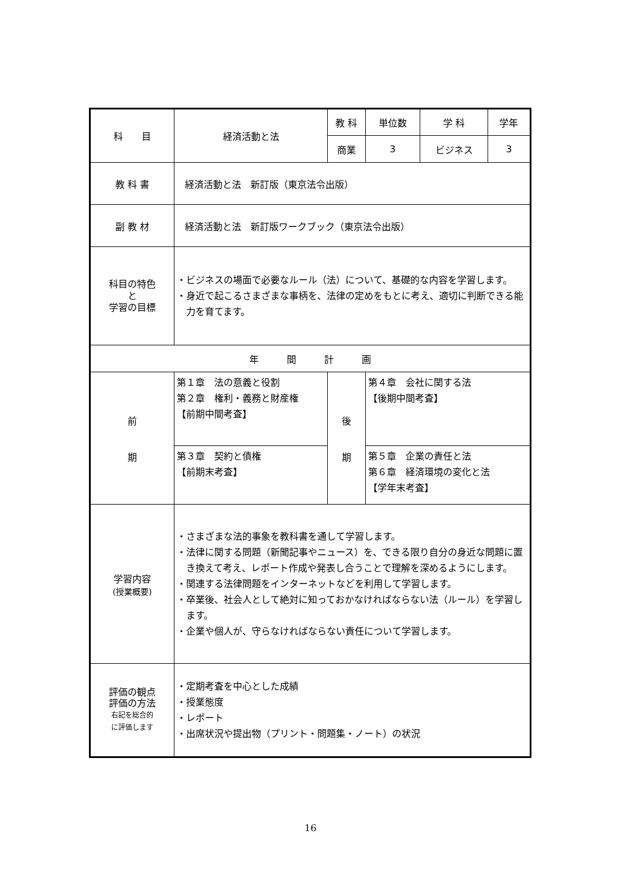| 科 目 | 経済活動と法 | 教 科 | | 単位数 | 学 科 | 学年 |
| | | 商業 | | 3 | ビジネス | 3 |
| 教 科 書 | 経済活動と法 新訂版（東京法令出版） | | | | | |
| 副 教 材 | 経済活動と法 新訂版ワークブック（東京法令出版） | | | | | |
| 科目の特色 と 学習の目標 | ・ビジネスの場面で必要なルール（法）について、基礎的な内容を学習します。 ・身近で起こるさまざまな事柄を、法律の定めをもとに考え、適切に判断できる能力を育てます。 | | | | | |
| 年 間 計 画 | | | | | | |
| 前 期 | 第１章 法の意義と役割 第２章 権利・義務と財産権 【前期中間考査】 | 後 期 | 第４章 会社に関する法 【後期中間考査】 | | | |
| | 第３章 契約と債権 【前期末考査】 | | 第５章 企業の責任と法 第６章 経済環境の変化と法 【学年末考査】 | | | |
| 学習内容 (授業概要) | ・さまざまな法的事象を教科書を通して学習します。 ・法律に関する問題（新聞記事やニュース）を、できる限り自分の身近な問題に置き換えて考え、レポート作成や発表し合うことで理解を深めるようにします。 ・関連する法律問題をインターネットなどを利用して学習します。 ・卒業後、社会人として絶対に知っておかなければならない法（ルール）を学習します。 ・企業や個人が、守らなければならない責任について学習します。 | | | | | |
| 評価の観点 評価の方法 右記を総合的 に評価します | ・定期考査を中心とした成績 ・授業態度 ・レポート ・出席状況や提出物（プリント・問題集・ノート）の状況 | | | | | |
16